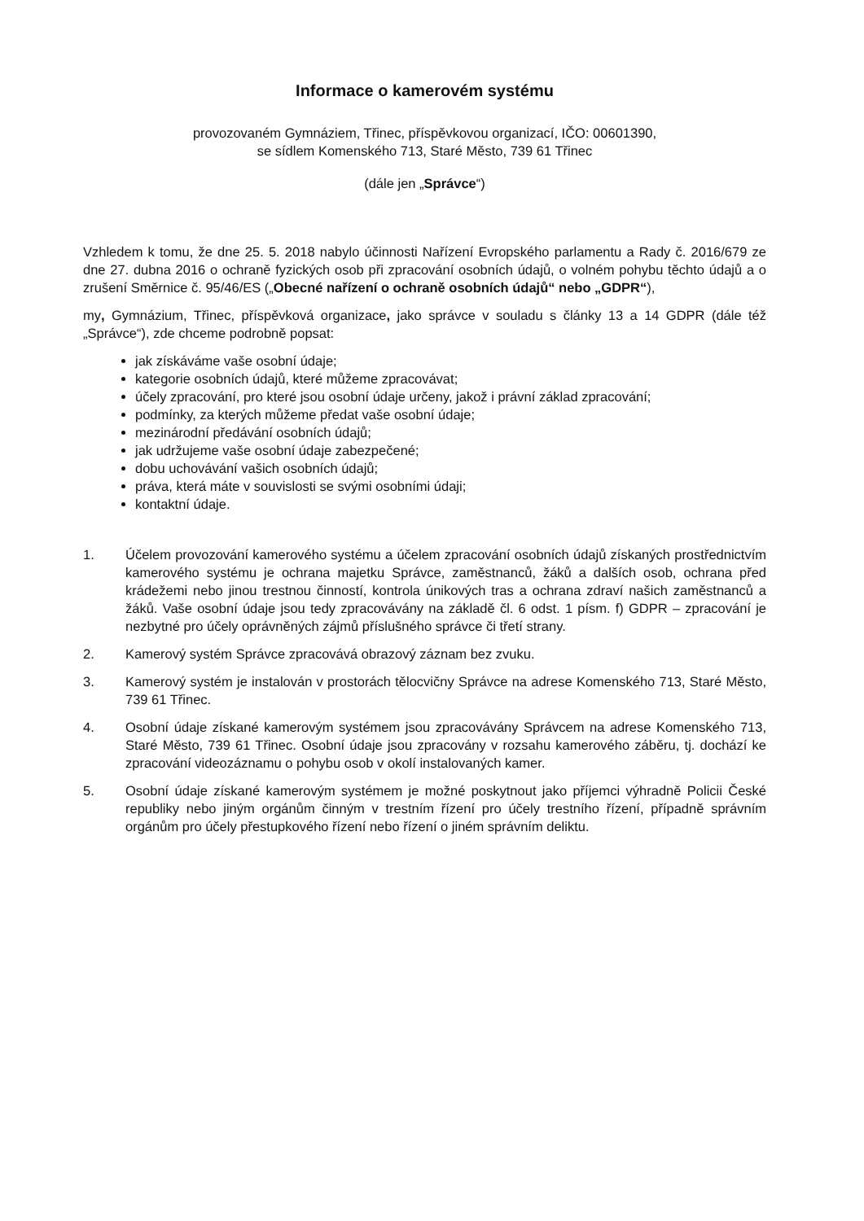Informace o kamerovém systému
provozovaném Gymnáziem, Třinec, příspěvkovou organizací, IČO: 00601390,
se sídlem Komenského 713, Staré Město, 739 61 Třinec
(dále jen „Správce“)
Vzhledem k tomu, že dne 25. 5. 2018 nabylo účinnosti Nařízení Evropského parlamentu a Rady č. 2016/679 ze dne 27. dubna 2016 o ochraně fyzických osob při zpracování osobních údajů, o volném pohybu těchto údajů a o zrušení Směrnice č. 95/46/ES („Obecné nařízení o ochraně osobních údajů“ nebo „GDPR“),
my, Gymnázium, Třinec, příspěvková organizace, jako správce v souladu s články 13 a 14 GDPR (dále též „Správce“), zde chceme podrobně popsat:
jak získáváme vaše osobní údaje;
kategorie osobních údajů, které můžeme zpracovávat;
účely zpracování, pro které jsou osobní údaje určeny, jakož i právní základ zpracování;
podmínky, za kterých můžeme předat vaše osobní údaje;
mezinárodní předávání osobních údajů;
jak udržujeme vaše osobní údaje zabezpečené;
dobu uchovávání vašich osobních údajů;
práva, která máte v souvislosti se svými osobními údaji;
kontaktní údaje.
1. Účelem provozování kamerového systému a účelem zpracování osobních údajů získaných prostřednictvím kamerového systému je ochrana majetku Správce, zaměstnanců, žáků a dalších osob, ochrana před krádežemi nebo jinou trestnou činností, kontrola únikových tras a ochrana zdraví našich zaměstnanců a žáků. Vaše osobní údaje jsou tedy zpracovávány na základě čl. 6 odst. 1 písm. f) GDPR – zpracování je nezbytné pro účely oprávněných zájmů příslušného správce či třetí strany.
2. Kamerový systém Správce zpracovává obrazový záznam bez zvuku.
3. Kamerový systém je instalován v prostorách tělocvičny Správce na adrese Komenského 713, Staré Město, 739 61 Třinec.
4. Osobní údaje získané kamerovým systémem jsou zpracovávány Správcem na adrese Komenského 713, Staré Město, 739 61 Třinec. Osobní údaje jsou zpracovány v rozsahu kamerového záběru, tj. dochází ke zpracování videozáznamu o pohybu osob v okolí instalovaných kamer.
5. Osobní údaje získané kamerovým systémem je možné poskytnout jako příjemci výhradně Policii České republiky nebo jiným orgánům činným v trestním řízení pro účely trestního řízení, případně správním orgánům pro účely přestupkového řízení nebo řízení o jiném správním deliktu.